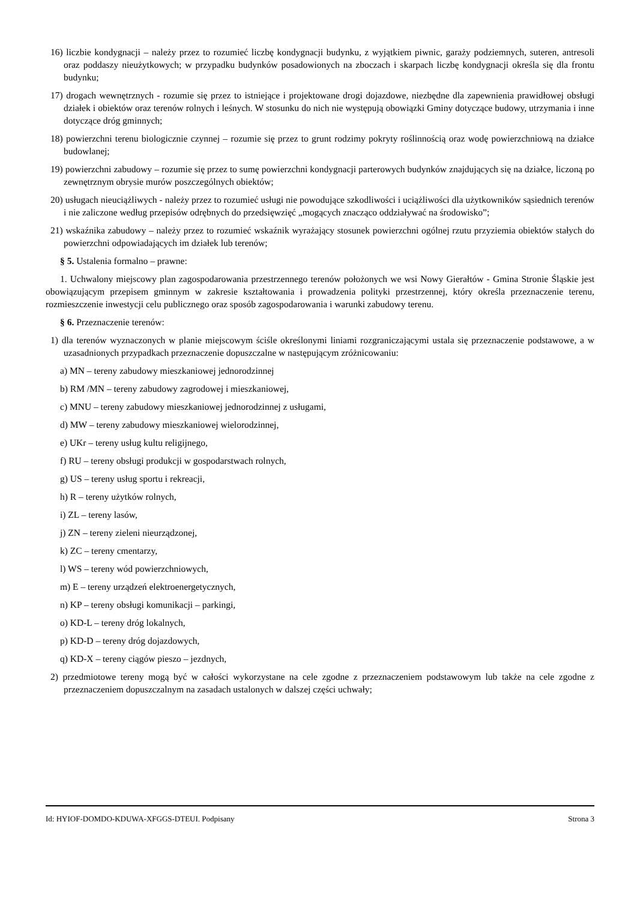16) liczbie kondygnacji – należy przez to rozumieć liczbę kondygnacji budynku, z wyjątkiem piwnic, garaży podziemnych, suteren, antresoli oraz poddaszy nieużytkowych; w przypadku budynków posadowionych na zboczach i skarpach liczbę kondygnacji określa się dla frontu budynku;
17) drogach wewnętrznych - rozumie się przez to istniejące i projektowane drogi dojazdowe, niezbędne dla zapewnienia prawidłowej obsługi działek i obiektów oraz terenów rolnych i leśnych. W stosunku do nich nie występują obowiązki Gminy dotyczące budowy, utrzymania i inne dotyczące dróg gminnych;
18) powierzchni terenu biologicznie czynnej – rozumie się przez to grunt rodzimy pokryty roślinnością oraz wodę powierzchniową na działce budowlanej;
19) powierzchni zabudowy – rozumie się przez to sumę powierzchni kondygnacji parterowych budynków znajdujących się na działce, liczoną po zewnętrznym obrysie murów poszczególnych obiektów;
20) usługach nieuciążliwych - należy przez to rozumieć usługi nie powodujące szkodliwości i uciążliwości dla użytkowników sąsiednich terenów i nie zaliczone według przepisów odrębnych do przedsięwzięć „mogących znacząco oddziaływać na środowisko”;
21) wskaźnika zabudowy – należy przez to rozumieć wskaźnik wyrażający stosunek powierzchni ogólnej rzutu przyziemia obiektów stałych do powierzchni odpowiadających im działek lub terenów;
§ 5. Ustalenia formalno – prawne:
1. Uchwalony miejscowy plan zagospodarowania przestrzennego terenów położonych we wsi Nowy Gierałtów - Gmina Stronie Śląskie jest obowiązującym przepisem gminnym w zakresie kształtowania i prowadzenia polityki przestrzennej, który określa przeznaczenie terenu, rozmieszczenie inwestycji celu publicznego oraz sposób zagospodarowania i warunki zabudowy terenu.
§ 6. Przeznaczenie terenów:
1) dla terenów wyznaczonych w planie miejscowym ściśle określonymi liniami rozgraniczającymi ustala się przeznaczenie podstawowe, a w uzasadnionych przypadkach przeznaczenie dopuszczalne w następującym zróżnicowaniu:
a) MN – tereny zabudowy mieszkaniowej jednorodzinnej
b) RM /MN – tereny zabudowy zagrodowej i mieszkaniowej,
c) MNU – tereny zabudowy mieszkaniowej jednorodzinnej z usługami,
d) MW – tereny zabudowy mieszkaniowej wielorodzinnej,
e) UKr – tereny usług kultu religijnego,
f) RU – tereny obsługi produkcji w gospodarstwach rolnych,
g) US – tereny usług sportu i rekreacji,
h) R – tereny użytków rolnych,
i) ZL – tereny lasów,
j) ZN – tereny zieleni nieurządzonej,
k) ZC – tereny cmentarzy,
l) WS – tereny wód powierzchniowych,
m) E – tereny urządzeń elektroenergetycznych,
n) KP – tereny obsługi komunikacji – parkingi,
o) KD-L – tereny dróg lokalnych,
p) KD-D – tereny dróg dojazdowych,
q) KD-X – tereny ciągów pieszo – jezdnych,
2) przedmiotowe tereny mogą być w całości wykorzystane na cele zgodne z przeznaczeniem podstawowym lub także na cele zgodne z przeznaczeniem dopuszczalnym na zasadach ustalonych w dalszej części uchwały;
Id: HYIOF-DOMDO-KDUWA-XFGGS-DTEUI. Podpisany Strona 3